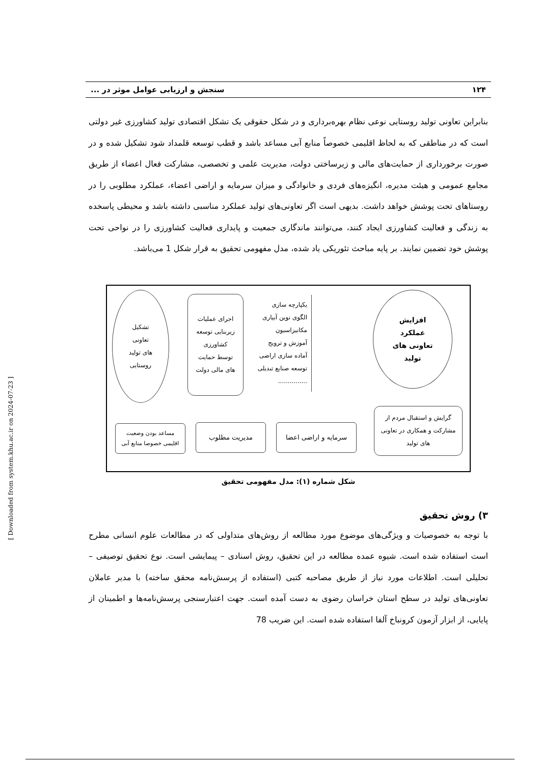۱۲۴ سنجش و ارزیابی عوامل موثر در ...
بنابراین تعاونی تولید روستایی نوعی نظام بهره‌برداری و در شکل حقوقی یک تشکل اقتصادی تولید کشاورزی غیر دولتی است که در مناطقی که به لحاظ اقلیمی خصوصاً منابع آبی مساعد باشد و قطب توسعه قلمداد شود تشکیل شده و در صورت برخورداری از حمایت‌های مالی و زیرساختی دولت، مدیریت علمی و تخصصی، مشارکت فعال اعضاء از طریق مجامع عمومی و هیئت مدیره، انگیزه‌های فردی و خانوادگی و میزان سرمایه و اراضی اعضاء، عملکرد مطلوبی را در روستاهای تحت پوشش خواهد داشت. بدیهی است اگر تعاونی‌های تولید عملکرد مناسبی داشته باشد و محیطی پاسخده به زندگی و فعالیت کشاورزی ایجاد کنند، می‌توانند ماندگاری جمعیت و پایداری فعالیت کشاورزی را در نواحی تحت پوشش خود تضمین نمایند. بر پایه مباحث تئوریکی یاد شده، مدل مفهومی تحقیق به قرار شکل 1 می‌باشد.
افزایش
عملکرد
تعاونی های
تولید
یکپارچه سازی
الگوی نوین آبیاری
مکانیزاسیون
آموزش و ترویج
آماده سازی اراضی
توسعه صنایع تبدیلی
...............
اجرای عملیات
زیربنایی توسعه
کشاورزی
توسط حمایت
های مالی دولت
تشکیل
تعاونی
های تولید
روستایی
گرایش و استقبال مردم از
مشارکت و همکاری در تعاونی
های تولید
سرمایه و اراضی اعضا مدیریت مطلوب
مساعد بودن وضعیت
اقلیمی خصوصا منابع آبی
شکل شماره (۱): مدل مفهومی تحقیق
۳) روش تحقیق
با توجه به خصوصیات و ویژگی‌های موضوع مورد مطالعه از روش‌های متداولی که در مطالعات علوم انسانی مطرح است استفاده شده است. شیوه عمده مطالعه در این تحقیق، روش اسنادی – پیمایشی است. نوع تحقیق توصیفی – تحلیلی است. اطلاعات مورد نیاز از طریق مصاحبه کتبی (استفاده از پرسش‌نامه محقق ساخته) با مدیر عاملان تعاونی‌های تولید در سطح استان خراسان رضوی به دست آمده است. جهت اعتبارسنجی پرسش‌نامه‌ها و اطمینان از پایایی، از ابزار آزمون کرونباخ آلفا استفاده شده است. این ضریب 78
[ Downloaded from system.khu.ac.ir on 2024-07-23 ]